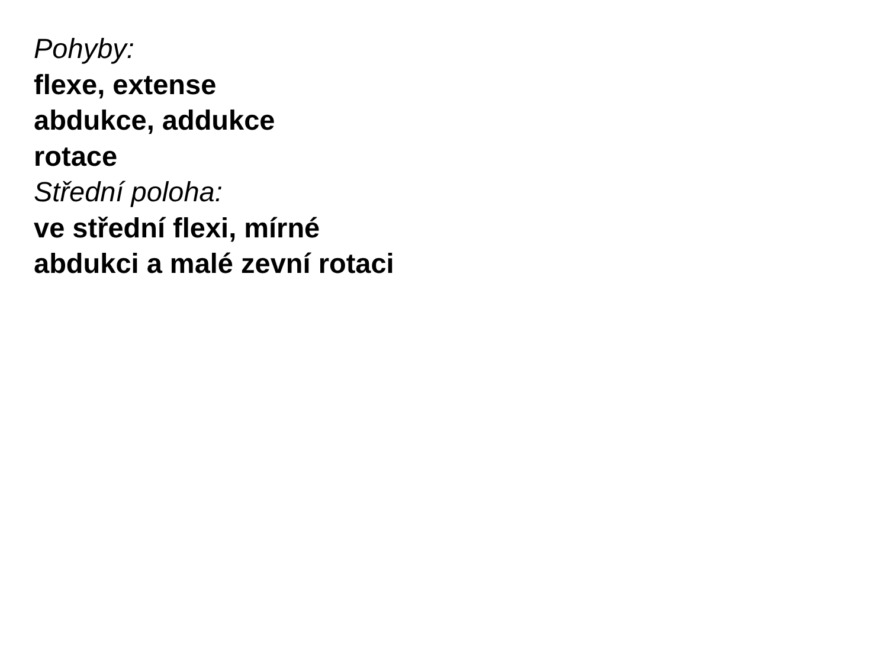Pohyby:
flexe, extense
abdukce, addukce
rotace
Střední poloha:
ve střední flexi, mírné
abdukci a malé zevní rotaci